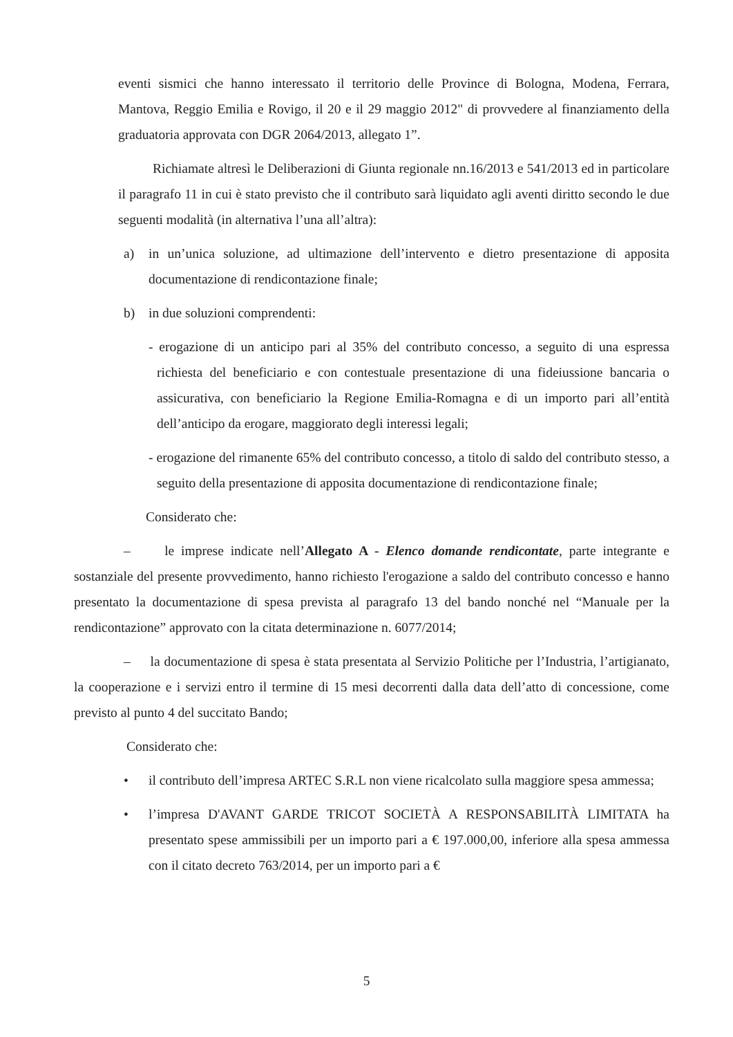eventi sismici che hanno interessato il territorio delle Province di Bologna, Modena, Ferrara, Mantova, Reggio Emilia e Rovigo, il 20 e il 29 maggio 2012" di provvedere al finanziamento della graduatoria approvata con DGR 2064/2013, allegato 1”.
Richiamate altresì le Deliberazioni di Giunta regionale nn.16/2013 e 541/2013 ed in particolare il paragrafo 11 in cui è stato previsto che il contributo sarà liquidato agli aventi diritto secondo le due seguenti modalità (in alternativa l’una all’altra):
a) in un’unica soluzione, ad ultimazione dell’intervento e dietro presentazione di apposita documentazione di rendicontazione finale;
b) in due soluzioni comprendenti:
- erogazione di un anticipo pari al 35% del contributo concesso, a seguito di una espressa richiesta del beneficiario e con contestuale presentazione di una fideiussione bancaria o assicurativa, con beneficiario la Regione Emilia-Romagna e di un importo pari all’entità dell’anticipo da erogare, maggiorato degli interessi legali;
- erogazione del rimanente 65% del contributo concesso, a titolo di saldo del contributo stesso, a seguito della presentazione di apposita documentazione di rendicontazione finale;
Considerato che:
– le imprese indicate nell’Allegato A - Elenco domande rendicontate, parte integrante e sostanziale del presente provvedimento, hanno richiesto l'erogazione a saldo del contributo concesso e hanno presentato la documentazione di spesa prevista al paragrafo 13 del bando nonché nel “Manuale per la rendicontazione” approvato con la citata determinazione n. 6077/2014;
– la documentazione di spesa è stata presentata al Servizio Politiche per l’Industria, l’artigianato, la cooperazione e i servizi entro il termine di 15 mesi decorrenti dalla data dell’atto di concessione, come previsto al punto 4 del succitato Bando;
Considerato che:
• il contributo dell’impresa ARTEC S.R.L non viene ricalcolato sulla maggiore spesa ammessa;
• l’impresa D'AVANT GARDE TRICOT SOCIETÀ A RESPONSABILITÀ LIMITATA ha presentato spese ammissibili per un importo pari a € 197.000,00, inferiore alla spesa ammessa con il citato decreto 763/2014, per un importo pari a €
5